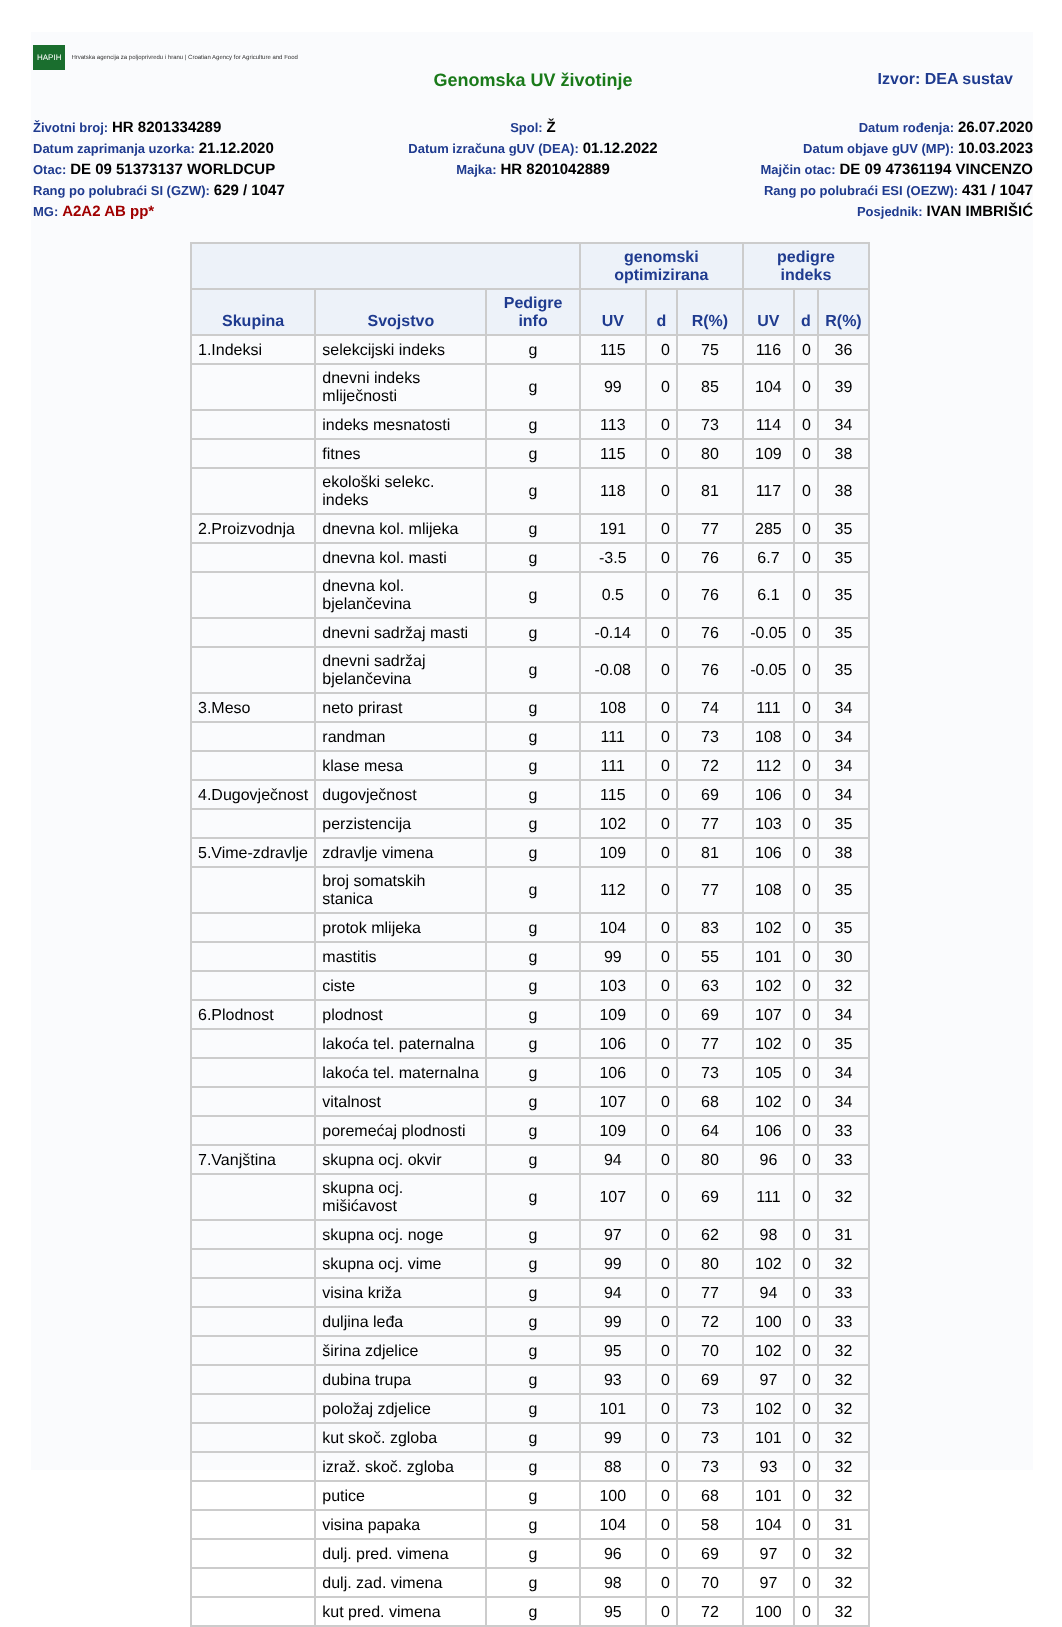HAPIH Hrvatska agencija za poljoprivredu i hranu | Croatian Agency for Agriculture and Food
Genomska UV životinje Izvor: DEA sustav
Životni broj: HR 8201334289
Datum zaprimanja uzorka: 21.12.2020
Otac: DE 09 51373137 WORLDCUP
Rang po polubraći SI (GZW): 629 / 1047
MG: A2A2 AB pp*
Spol: Ž
Datum izračuna gUV (DEA): 01.12.2022
Majka: HR 8201042889
Datum rođenja: 26.07.2020
Datum objave gUV (MP): 10.03.2023
Majčin otac: DE 09 47361194 VINCENZO
Rang po polubraći ESI (OEZW): 431 / 1047
Posjednik: IVAN IMBRIŠIĆ
| | | | genomski optimizirana | | | pedigre indeks | | |
| --- | --- | --- | --- | --- | --- | --- | --- | --- |
| Skupina | Svojstvo | Pedigre info | UV | d | R(%) | UV | d | R(%) |
| 1.Indeksi | selekcijski indeks | g | 115 | 0 | 75 | 116 | 0 | 36 |
| | dnevni indeks mliječnosti | g | 99 | 0 | 85 | 104 | 0 | 39 |
| | indeks mesnatosti | g | 113 | 0 | 73 | 114 | 0 | 34 |
| | fitnes | g | 115 | 0 | 80 | 109 | 0 | 38 |
| | ekološki selekc. indeks | g | 118 | 0 | 81 | 117 | 0 | 38 |
| 2.Proizvodnja | dnevna kol. mlijeka | g | 191 | 0 | 77 | 285 | 0 | 35 |
| | dnevna kol. masti | g | -3.5 | 0 | 76 | 6.7 | 0 | 35 |
| | dnevna kol. bjelančevina | g | 0.5 | 0 | 76 | 6.1 | 0 | 35 |
| | dnevni sadržaj masti | g | -0.14 | 0 | 76 | -0.05 | 0 | 35 |
| | dnevni sadržaj bjelančevina | g | -0.08 | 0 | 76 | -0.05 | 0 | 35 |
| 3.Meso | neto prirast | g | 108 | 0 | 74 | 111 | 0 | 34 |
| | randman | g | 111 | 0 | 73 | 108 | 0 | 34 |
| | klase mesa | g | 111 | 0 | 72 | 112 | 0 | 34 |
| 4.Dugovječnost | dugovječnost | g | 115 | 0 | 69 | 106 | 0 | 34 |
| | perzistencija | g | 102 | 0 | 77 | 103 | 0 | 35 |
| 5.Vime-zdravlje | zdravlje vimena | g | 109 | 0 | 81 | 106 | 0 | 38 |
| | broj somatskih stanica | g | 112 | 0 | 77 | 108 | 0 | 35 |
| | protok mlijeka | g | 104 | 0 | 83 | 102 | 0 | 35 |
| | mastitis | g | 99 | 0 | 55 | 101 | 0 | 30 |
| | ciste | g | 103 | 0 | 63 | 102 | 0 | 32 |
| 6.Plodnost | plodnost | g | 109 | 0 | 69 | 107 | 0 | 34 |
| | lakoća tel. paternalna | g | 106 | 0 | 77 | 102 | 0 | 35 |
| | lakoća tel. maternalna | g | 106 | 0 | 73 | 105 | 0 | 34 |
| | vitalnost | g | 107 | 0 | 68 | 102 | 0 | 34 |
| | poremećaj plodnosti | g | 109 | 0 | 64 | 106 | 0 | 33 |
| 7.Vanjština | skupna ocj. okvir | g | 94 | 0 | 80 | 96 | 0 | 33 |
| | skupna ocj. mišićavost | g | 107 | 0 | 69 | 111 | 0 | 32 |
| | skupna ocj. noge | g | 97 | 0 | 62 | 98 | 0 | 31 |
| | skupna ocj. vime | g | 99 | 0 | 80 | 102 | 0 | 32 |
| | visina križa | g | 94 | 0 | 77 | 94 | 0 | 33 |
| | duljina leđa | g | 99 | 0 | 72 | 100 | 0 | 33 |
| | širina zdjelice | g | 95 | 0 | 70 | 102 | 0 | 32 |
| | dubina trupa | g | 93 | 0 | 69 | 97 | 0 | 32 |
| | položaj zdjelice | g | 101 | 0 | 73 | 102 | 0 | 32 |
| | kut skoč. zgloba | g | 99 | 0 | 73 | 101 | 0 | 32 |
| | izraž. skoč. zgloba | g | 88 | 0 | 73 | 93 | 0 | 32 |
| | putice | g | 100 | 0 | 68 | 101 | 0 | 32 |
| | visina papaka | g | 104 | 0 | 58 | 104 | 0 | 31 |
| | dulj. pred. vimena | g | 96 | 0 | 69 | 97 | 0 | 32 |
| | dulj. zad. vimena | g | 98 | 0 | 70 | 97 | 0 | 32 |
| | kut pred. vimena | g | 95 | 0 | 72 | 100 | 0 | 32 |